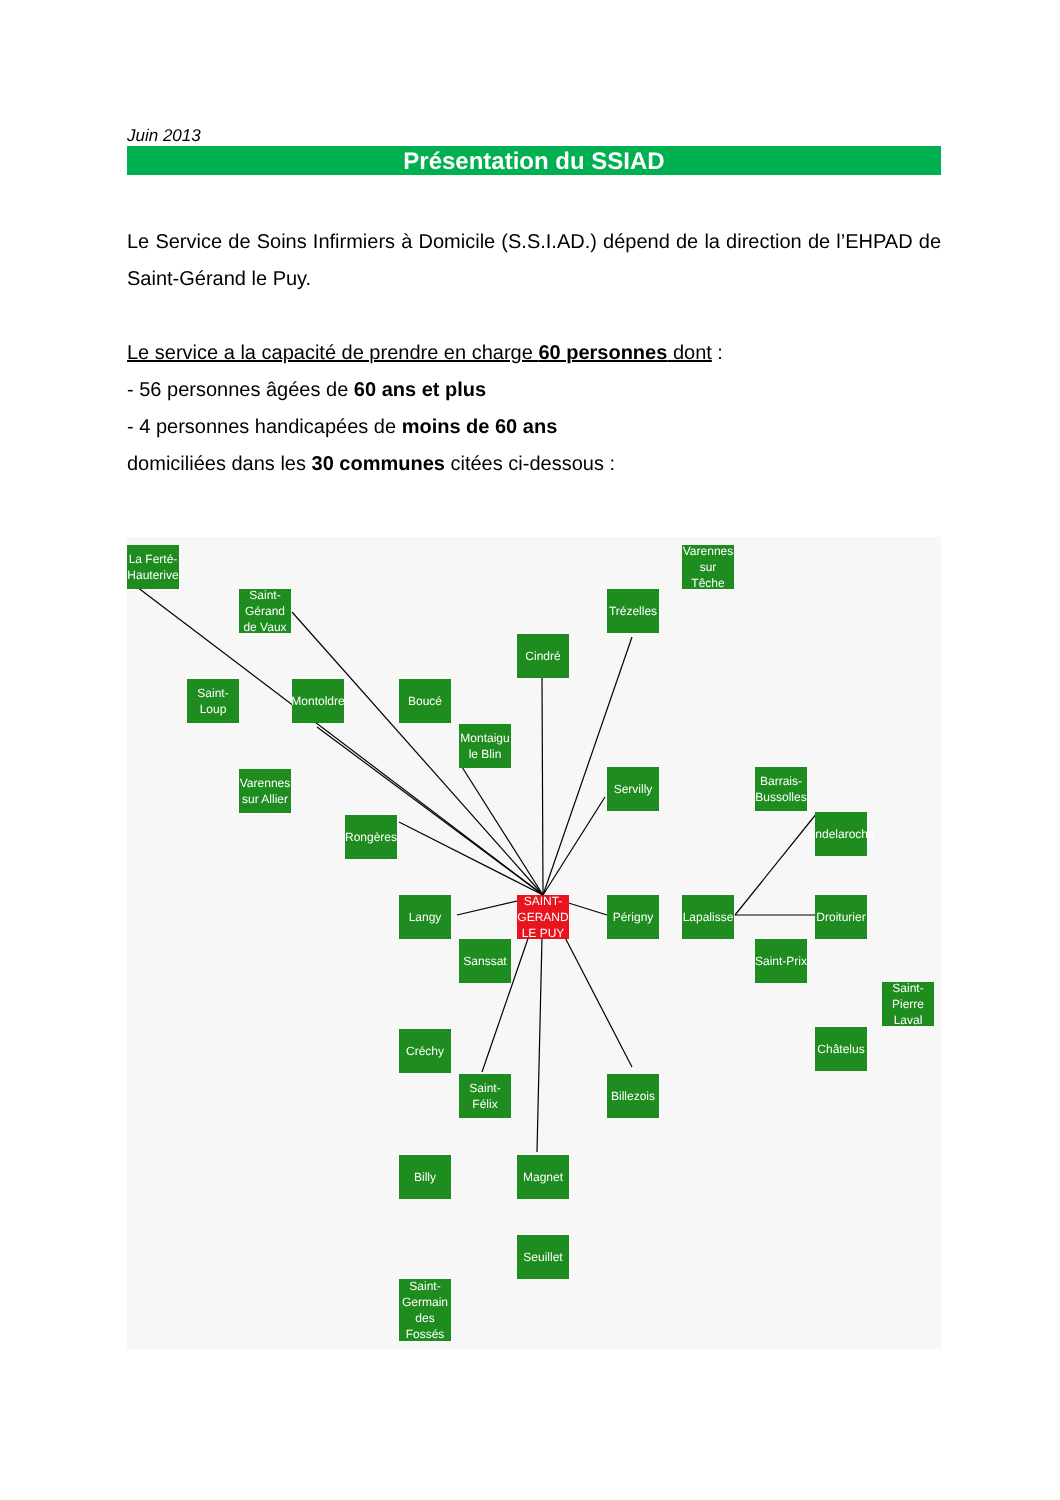Juin 2013
Présentation du SSIAD
Le Service de Soins Infirmiers à Domicile (S.S.I.AD.) dépend de la direction de l’EHPAD de Saint-Gérand le Puy.
Le service a la capacité de prendre en charge 60 personnes dont :
- 56 personnes âgées de 60 ans et plus
- 4 personnes handicapées de moins de 60 ans
domiciliées dans les 30 communes citées ci-dessous :
La Ferté-Hauterive
Saint-Gérand de Vaux
Varennes sur Têche
Trézelles
Cindré
Saint-Loup
Montoldre
Boucé
Montaigu le Blin
Varennes sur Allier
Servilly
Barrais-Bussolles
Andelaroche
Rongères
Langy
SAINT-GERAND LE PUY
Périgny
Lapalisse
Droiturier
Sanssat
Saint-Prix
Saint-Pierre Laval
Créchy
Châtelus
Saint-Félix
Billezois
Billy Magnet
Seuillet
Saint-Germain des Fossés